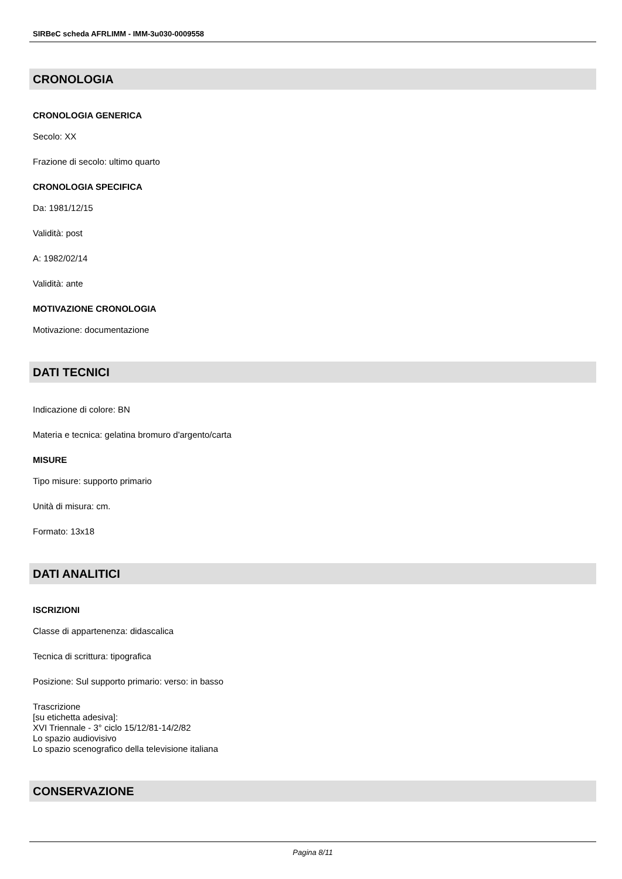SIRBeC scheda AFRLIMM - IMM-3u030-0009558
CRONOLOGIA
CRONOLOGIA GENERICA
Secolo: XX
Frazione di secolo: ultimo quarto
CRONOLOGIA SPECIFICA
Da: 1981/12/15
Validità: post
A: 1982/02/14
Validità: ante
MOTIVAZIONE CRONOLOGIA
Motivazione: documentazione
DATI TECNICI
Indicazione di colore: BN
Materia e tecnica: gelatina bromuro d'argento/carta
MISURE
Tipo misure: supporto primario
Unità di misura: cm.
Formato: 13x18
DATI ANALITICI
ISCRIZIONI
Classe di appartenenza: didascalica
Tecnica di scrittura: tipografica
Posizione: Sul supporto primario: verso: in basso
Trascrizione
[su etichetta adesiva]:
XVI Triennale - 3° ciclo 15/12/81-14/2/82
Lo spazio audiovisivo
Lo spazio scenografico della televisione italiana
CONSERVAZIONE
Pagina 8/11